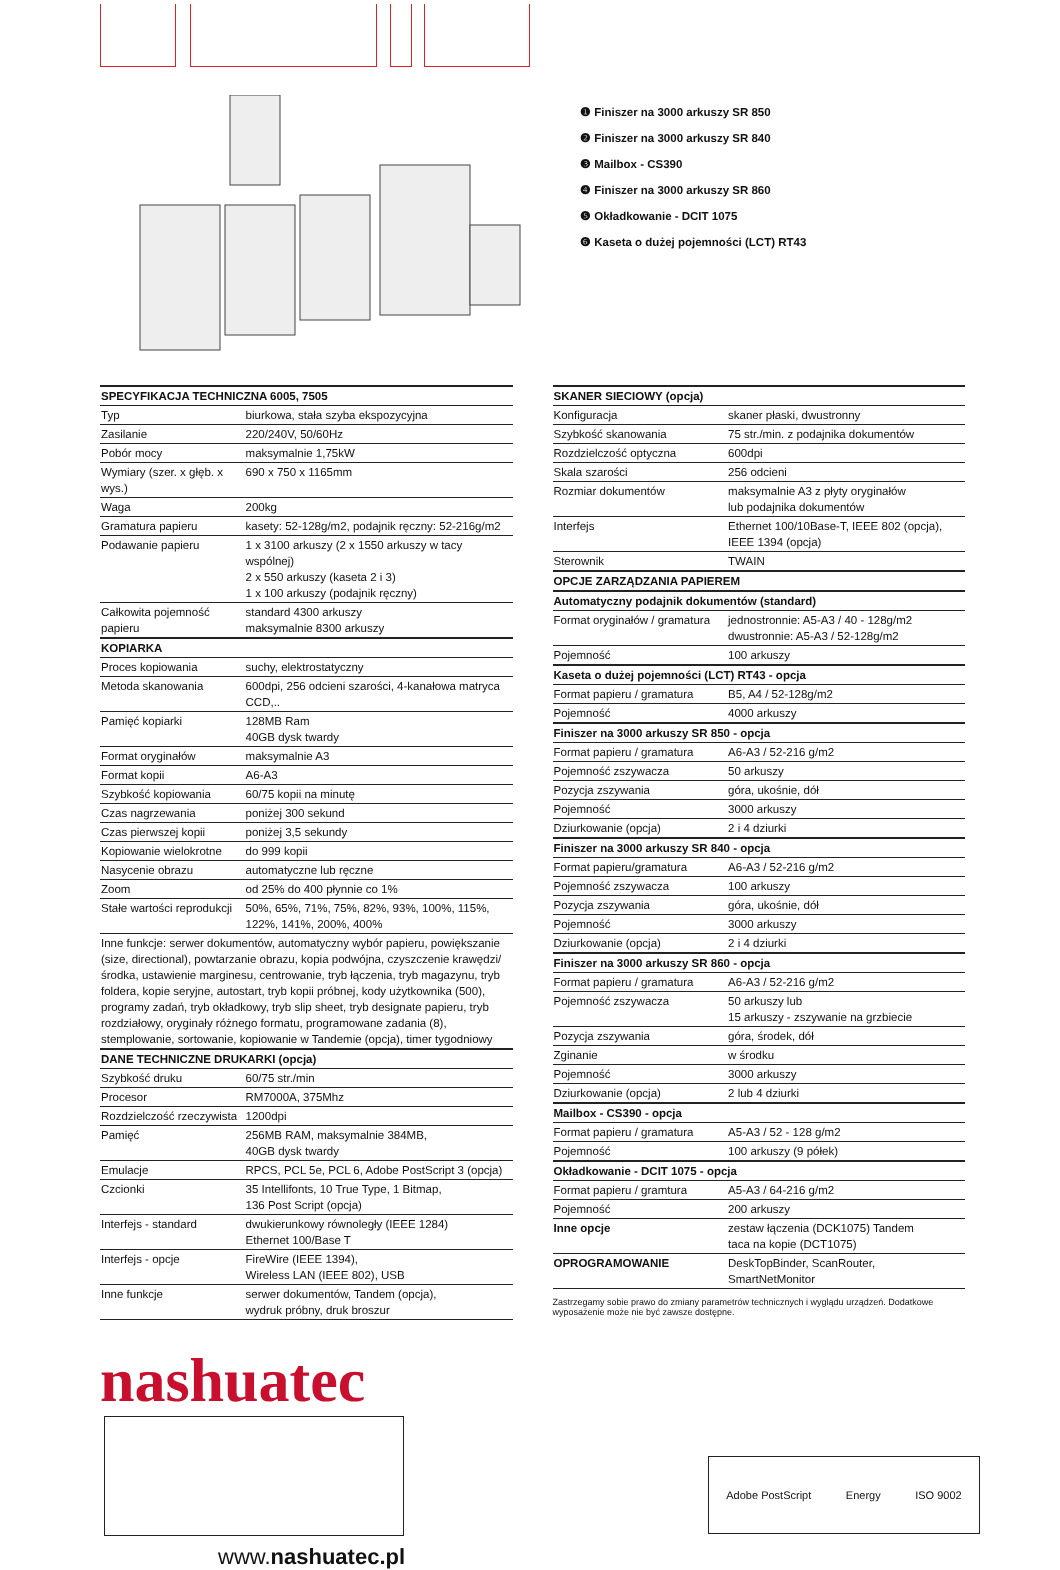❶ Finiszer na 3000 arkuszy SR 850
❷ Finiszer na 3000 arkuszy SR 840
❸ Mailbox - CS390
❹ Finiszer na 3000 arkuszy SR 860
❺ Okładkowanie - DCIT 1075
❻ Kaseta o dużej pojemności (LCT) RT43
| SPECYFIKACJA TECHNICZNA 6005, 7505 | |
| --- | --- |
| Typ | biurkowa, stała szyba ekspozycyjna |
| Zasilanie | 220/240V, 50/60Hz |
| Pobór mocy | maksymalnie 1,75kW |
| Wymiary (szer. x głęb. x wys.) | 690 x 750 x 1165mm |
| Waga | 200kg |
| Gramatura papieru | kasety: 52-128g/m2, podajnik ręczny: 52-216g/m2 |
| Podawanie papieru | 1 x 3100 arkuszy (2 x 1550 arkuszy w tacy wspólnej) 2 x 550 arkuszy (kaseta 2 i 3) 1 x 100 arkuszy (podajnik ręczny) |
| Całkowita pojemność papieru | standard 4300 arkuszy maksymalnie 8300 arkuszy |
| KOPIARKA | |
| Proces kopiowania | suchy, elektrostatyczny |
| Metoda skanowania | 600dpi, 256 odcieni szarości, 4-kanałowa matryca CCD,.. |
| Pamięć kopiarki | 128MB Ram 40GB dysk twardy |
| Format oryginałów | maksymalnie A3 |
| Format kopii | A6-A3 |
| Szybkość kopiowania | 60/75 kopii na minutę |
| Czas nagrzewania | poniżej 300 sekund |
| Czas pierwszej kopii | poniżej 3,5 sekundy |
| Kopiowanie wielokrotne | do 999 kopii |
| Nasycenie obrazu | automatyczne lub ręczne |
| Zoom | od 25% do 400 płynnie co 1% |
| Stałe wartości reprodukcji | 50%, 65%, 71%, 75%, 82%, 93%, 100%, 115%, 122%, 141%, 200%, 400% |
| Inne funkcje: serwer dokumentów, automatyczny wybór papieru, powiększanie (size, directional), powtarzanie obrazu, kopia podwójna, czyszczenie krawędzi/środka, ustawienie marginesu, centrowanie, tryb łączenia, tryb magazynu, tryb foldera, kopie seryjne, autostart, tryb kopii próbnej, kody użytkownika (500), programy zadań, tryb okładkowy, tryb slip sheet, tryb designate papieru, tryb rozdziałowy, oryginały różnego formatu, programowane zadania (8), stemplowanie, sortowanie, kopiowanie w Tandemie (opcja), timer tygodniowy | |
| DANE TECHNICZNE DRUKARKI (opcja) | |
| Szybkość druku | 60/75 str./min |
| Procesor | RM7000A, 375Mhz |
| Rozdzielczość rzeczywista | 1200dpi |
| Pamięć | 256MB RAM, maksymalnie 384MB, 40GB dysk twardy |
| Emulacje | RPCS, PCL 5e, PCL 6, Adobe PostScript 3 (opcja) |
| Czcionki | 35 Intellifonts, 10 True Type, 1 Bitmap, 136 Post Script (opcja) |
| Interfejs - standard | dwukierunkowy równoległy (IEEE 1284) Ethernet 100/Base T |
| Interfejs - opcje | FireWire (IEEE 1394), Wireless LAN (IEEE 802), USB |
| Inne funkcje | serwer dokumentów, Tandem (opcja), wydruk próbny, druk broszur |
| SKANER SIECIOWY (opcja) | |
| --- | --- |
| Konfiguracja | skaner płaski, dwustronny |
| Szybkość skanowania | 75 str./min. z podajnika dokumentów |
| Rozdzielczość optyczna | 600dpi |
| Skala szarości | 256 odcieni |
| Rozmiar dokumentów | maksymalnie A3 z płyty oryginałów lub podajnika dokumentów |
| Interfejs | Ethernet 100/10Base-T, IEEE 802 (opcja), IEEE 1394 (opcja) |
| Sterownik | TWAIN |
| OPCJE ZARZĄDZANIA PAPIEREM | |
| Automatyczny podajnik dokumentów (standard) | |
| Format oryginałów / gramatura | jednostronnie: A5-A3 / 40 - 128g/m2 dwustronnie: A5-A3 / 52-128g/m2 |
| Pojemność | 100 arkuszy |
| Kaseta o dużej pojemności (LCT) RT43 - opcja | |
| Format papieru / gramatura | B5, A4 / 52-128g/m2 |
| Pojemność | 4000 arkuszy |
| Finiszer na 3000 arkuszy SR 850 - opcja | |
| Format papieru / gramatura | A6-A3 / 52-216 g/m2 |
| Pojemność zszywacza | 50 arkuszy |
| Pozycja zszywania | góra, ukośnie, dół |
| Pojemność | 3000 arkuszy |
| Dziurkowanie (opcja) | 2 i 4 dziurki |
| Finiszer na 3000 arkuszy SR 840 - opcja | |
| Format papieru/gramatura | A6-A3 / 52-216 g/m2 |
| Pojemność zszywacza | 100 arkuszy |
| Pozycja zszywania | góra, ukośnie, dół |
| Pojemność | 3000 arkuszy |
| Dziurkowanie (opcja) | 2 i 4 dziurki |
| Finiszer na 3000 arkuszy SR 860 - opcja | |
| Format papieru / gramatura | A6-A3 / 52-216 g/m2 |
| Pojemność zszywacza | 50 arkuszy lub 15 arkuszy - zszywanie na grzbiecie |
| Pozycja zszywania | góra, środek, dół |
| Zginanie | w środku |
| Pojemność | 3000 arkuszy |
| Dziurkowanie (opcja) | 2 lub 4 dziurki |
| Mailbox - CS390 - opcja | |
| Format papieru / gramatura | A5-A3 / 52 - 128 g/m2 |
| Pojemność | 100 arkuszy (9 półek) |
| Okładkowanie - DCIT 1075 - opcja | |
| Format papieru / gramtura | A5-A3 / 64-216 g/m2 |
| Pojemność | 200 arkuszy |
| Inne opcje | zestaw łączenia (DCK1075) Tandem taca na kopie (DCT1075) |
| OPROGRAMOWANIE | DeskTopBinder, ScanRouter, SmartNetMonitor |
Zastrzegamy sobie prawo do zmiany parametrów technicznych i wyglądu urządzeń. Dodatkowe wyposażenie może nie być zawsze dostępne.
nashuatec
Adobe PostScript Energy ISO 9002
www.nashuatec.pl